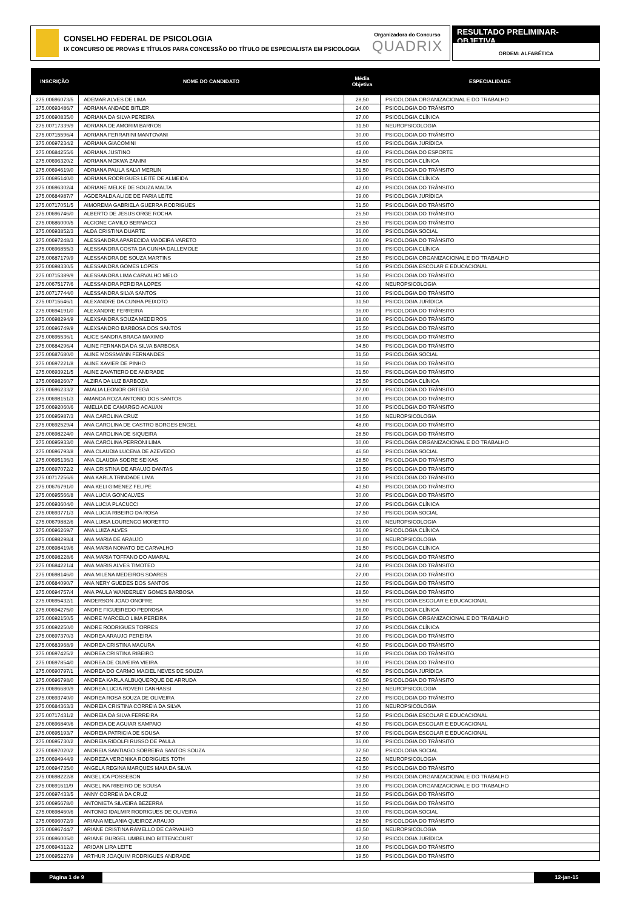CONSELHO FEDERAL DE PSICOLOGIA
IX CONCURSO DE PROVAS E TÍTULOS PARA CONCESSÃO DO TÍTULO DE ESPECIALISTA EM PSICOLOGIA
Organizadora do Concurso
QUADRIX
RESULTADO PRELIMINAR-OBJETIVA
ORDEM: ALFABÉTICA
| INSCRIÇÃO | NOME DO CANDIDATO | Média Objetiva | ESPECIALIDADE |
| --- | --- | --- | --- |
| 275.00696073/5 | ADEMAR ALVES DE LIMA | 28,50 | PSICOLOGIA ORGANIZACIONAL E DO TRABALHO |
| 275.00693486/7 | ADRIANA ANDADE BITLER | 24,00 | PSICOLOGIA DO TRÂNSITO |
| 275.00690835/0 | ADRIANA DA SILVA PEREIRA | 27,00 | PSICOLOGIA CLÍNICA |
| 275.00717339/9 | ADRIANA DE AMORIM BARROS | 31,50 | NEUROPSICOLOGIA |
| 275.00715596/4 | ADRIANA FERRARINI MANTOVANI | 30,00 | PSICOLOGIA DO TRÂNSITO |
| 275.00697234/2 | ADRIANA GIACOMINI | 45,00 | PSICOLOGIA JURÍDICA |
| 275.00684255/6 | ADRIANA JUSTINO | 42,00 | PSICOLOGIA DO ESPORTE |
| 275.00696320/2 | ADRIANA MOKWA ZANINI | 34,50 | PSICOLOGIA CLÍNICA |
| 275.00694619/0 | ADRIANA PAULA SALVI MERLIN | 31,50 | PSICOLOGIA DO TRÂNSITO |
| 275.00695140/0 | ADRIANA RODRIGUES LEITE DE ALMEIDA | 33,00 | PSICOLOGIA CLÍNICA |
| 275.00696302/4 | ADRIANE MELKE DE SOUZA MALTA | 42,00 | PSICOLOGIA DO TRÂNSITO |
| 275.00684987/7 | AGDERALDA ALICE DE FARIA LEITE | 39,00 | PSICOLOGIA JURÍDICA |
| 275.00717051/5 | AIMOREMA GABRIELA GUERRA RODRIGUES | 31,50 | PSICOLOGIA DO TRÂNSITO |
| 275.00696746/0 | ALBERTO DE JESUS ORGE ROCHA | 25,50 | PSICOLOGIA DO TRÂNSITO |
| 275.00686000/5 | ALCIONE CAMILO BERNACCI | 25,50 | PSICOLOGIA DO TRÂNSITO |
| 275.00693852/3 | ALDA CRISTINA DUARTE | 36,00 | PSICOLOGIA SOCIAL |
| 275.00697248/3 | ALESSANDRA APARECIDA MADEIRA VARETO | 36,00 | PSICOLOGIA DO TRÂNSITO |
| 275.00696855/3 | ALESSANDRA COSTA DA CUNHA DALLEMOLE | 39,00 | PSICOLOGIA CLÍNICA |
| 275.00687179/9 | ALESSANDRA DE SOUZA MARTINS | 25,50 | PSICOLOGIA ORGANIZACIONAL E DO TRABALHO |
| 275.00698330/5 | ALESSANDRA GOMES LOPES | 54,00 | PSICOLOGIA ESCOLAR E EDUCACIONAL |
| 275.00715389/9 | ALESSANDRA LIMA CARVALHO MELO | 16,50 | PSICOLOGIA DO TRÂNSITO |
| 275.00675177/6 | ALESSANDRA PEREIRA LOPES | 42,00 | NEUROPSICOLOGIA |
| 275.00717744/0 | ALESSANDRA SILVA SANTOS | 33,00 | PSICOLOGIA DO TRÂNSITO |
| 275.00715646/1 | ALEXANDRE DA CUNHA PEIXOTO | 31,50 | PSICOLOGIA JURÍDICA |
| 275.00694191/0 | ALEXANDRE FERREIRA | 36,00 | PSICOLOGIA DO TRÂNSITO |
| 275.00698294/9 | ALEXSANDRA SOUZA MEDEIROS | 18,00 | PSICOLOGIA DO TRÂNSITO |
| 275.00696749/9 | ALEXSANDRO BARBOSA DOS SANTOS | 25,50 | PSICOLOGIA DO TRÂNSITO |
| 275.00695536/1 | ALICE SANDRA BRAGA MAXIMO | 18,00 | PSICOLOGIA DO TRÂNSITO |
| 275.00684296/4 | ALINE FERNANDA DA SILVA BARBOSA | 34,50 | PSICOLOGIA DO TRÂNSITO |
| 275.00687680/0 | ALINE MOSSMANN FERNANDES | 31,50 | PSICOLOGIA SOCIAL |
| 275.00697221/8 | ALINE XAVIER DE PINHO | 31,50 | PSICOLOGIA DO TRÂNSITO |
| 275.00693921/5 | ALINE ZAVATIERO DE ANDRADE | 31,50 | PSICOLOGIA DO TRÂNSITO |
| 275.00698260/7 | ALZIRA DA LUZ BARBOZA | 25,50 | PSICOLOGIA CLÍNICA |
| 275.00696233/2 | AMALIA LEONOR ORTEGA | 27,00 | PSICOLOGIA DO TRÂNSITO |
| 275.00698151/3 | AMANDA ROZA ANTONIO DOS SANTOS | 30,00 | PSICOLOGIA DO TRÂNSITO |
| 275.00692060/6 | AMELIA DE CAMARGO ACAUAN | 30,00 | PSICOLOGIA DO TRÂNSITO |
| 275.00695987/3 | ANA CAROLINA CRUZ | 34,50 | NEUROPSICOLOGIA |
| 275.00692529/4 | ANA CAROLINA DE CASTRO BORGES ENGEL | 48,00 | PSICOLOGIA DO TRÂNSITO |
| 275.00698224/0 | ANA CAROLINA DE SIQUEIRA | 28,50 | PSICOLOGIA DO TRÂNSITO |
| 275.00695933/0 | ANA CAROLINA PERRONI LIMA | 30,00 | PSICOLOGIA ORGANIZACIONAL E DO TRABALHO |
| 275.00696793/8 | ANA CLAUDIA LUCENA DE AZEVEDO | 46,50 | PSICOLOGIA SOCIAL |
| 275.00695136/3 | ANA CLAUDIA SODRE SEIXAS | 28,50 | PSICOLOGIA DO TRÂNSITO |
| 275.00697072/2 | ANA CRISTINA DE ARAUJO DANTAS | 13,50 | PSICOLOGIA DO TRÂNSITO |
| 275.00717256/6 | ANA KARLA TRINDADE LIMA | 21,00 | PSICOLOGIA DO TRÂNSITO |
| 275.00676791/0 | ANA KELI GIMENEZ FELIPE | 43,50 | PSICOLOGIA DO TRÂNSITO |
| 275.00695566/8 | ANA LUCIA GONCALVES | 30,00 | PSICOLOGIA DO TRÂNSITO |
| 275.00693604/0 | ANA LUCIA PLACUCCI | 27,00 | PSICOLOGIA CLÍNICA |
| 275.00693771/3 | ANA LUCIA RIBEIRO DA ROSA | 37,50 | PSICOLOGIA SOCIAL |
| 275.00679882/6 | ANA LUISA LOURENCO MORETTO | 21,00 | NEUROPSICOLOGIA |
| 275.00696269/7 | ANA LUIZA ALVES | 36,00 | PSICOLOGIA CLÍNICA |
| 275.00698298/4 | ANA MARIA DE ARAUJO | 30,00 | NEUROPSICOLOGIA |
| 275.00698419/6 | ANA MARIA NONATO DE CARVALHO | 31,50 | PSICOLOGIA CLÍNICA |
| 275.00698228/6 | ANA MARIA TOFFANO DO AMARAL | 24,00 | PSICOLOGIA DO TRÂNSITO |
| 275.00684221/4 | ANA MARIS ALVES TIMOTEO | 24,00 | PSICOLOGIA DO TRÂNSITO |
| 275.00698146/0 | ANA MILENA MEDEIROS SOARES | 27,00 | PSICOLOGIA DO TRÂNSITO |
| 275.00684090/7 | ANA NERY GUEDES DOS SANTOS | 22,50 | PSICOLOGIA DO TRÂNSITO |
| 275.00694757/4 | ANA PAULA WANDERLEY GOMES BARBOSA | 28,50 | PSICOLOGIA DO TRÂNSITO |
| 275.00695432/1 | ANDERSON JOAO ONOFRE | 55,50 | PSICOLOGIA ESCOLAR E EDUCACIONAL |
| 275.00694275/0 | ANDRE FIGUEIREDO PEDROSA | 36,00 | PSICOLOGIA CLÍNICA |
| 275.00692150/5 | ANDRE MARCELO LIMA PEREIRA | 28,50 | PSICOLOGIA ORGANIZACIONAL E DO TRABALHO |
| 275.00692250/0 | ANDRE RODRIGUES TORRES | 27,00 | PSICOLOGIA CLÍNICA |
| 275.00697370/3 | ANDREA ARAUJO PEREIRA | 30,00 | PSICOLOGIA DO TRÂNSITO |
| 275.00683968/9 | ANDREA CRISTINA MACURA | 40,50 | PSICOLOGIA DO TRÂNSITO |
| 275.00697425/2 | ANDREA CRISTINA RIBEIRO | 36,00 | PSICOLOGIA DO TRÂNSITO |
| 275.00697854/0 | ANDREA DE OLIVEIRA VIEIRA | 30,00 | PSICOLOGIA DO TRÂNSITO |
| 275.00690797/1 | ANDREA DO CARMO MACIEL NEVES DE SOUZA | 40,50 | PSICOLOGIA JURÍDICA |
| 275.00696798/0 | ANDREA KARLA ALBUQUERQUE DE ARRUDA | 43,50 | PSICOLOGIA DO TRÂNSITO |
| 275.00696680/9 | ANDREA LUCIA ROVERI CANHASSI | 22,50 | NEUROPSICOLOGIA |
| 275.00693740/0 | ANDREA ROSA SOUZA DE OLIVEIRA | 27,00 | PSICOLOGIA DO TRÂNSITO |
| 275.00684363/3 | ANDREIA CRISTINA CORREIA DA SILVA | 33,00 | NEUROPSICOLOGIA |
| 275.00717431/2 | ANDREIA DA SILVA FERREIRA | 52,50 | PSICOLOGIA ESCOLAR E EDUCACIONAL |
| 275.00696840/6 | ANDREIA DE AGUIAR SAMPAIO | 49,50 | PSICOLOGIA ESCOLAR E EDUCACIONAL |
| 275.00695193/7 | ANDREIA PATRICIA DE SOUSA | 57,00 | PSICOLOGIA ESCOLAR E EDUCACIONAL |
| 275.00695730/2 | ANDREIA RIDOLFI RUSSO DE PAULA | 36,00 | PSICOLOGIA DO TRÂNSITO |
| 275.00697020/2 | ANDREIA SANTIAGO SOBREIRA SANTOS SOUZA | 37,50 | PSICOLOGIA SOCIAL |
| 275.00694944/9 | ANDREZA VERONIKA RODRIGUES TOTH | 22,50 | NEUROPSICOLOGIA |
| 275.00694735/0 | ANGELA REGINA MARQUES MAIA DA SILVA | 43,50 | PSICOLOGIA DO TRÂNSITO |
| 275.00698222/8 | ANGELICA POSSEBON | 37,50 | PSICOLOGIA ORGANIZACIONAL E DO TRABALHO |
| 275.00691611/9 | ANGELINA RIBEIRO DE SOUSA | 39,00 | PSICOLOGIA ORGANIZACIONAL E DO TRABALHO |
| 275.00697433/5 | ANNY CORREIA DA CRUZ | 28,50 | PSICOLOGIA DO TRÂNSITO |
| 275.00695678/0 | ANTONIETA SILVEIRA BEZERRA | 16,50 | PSICOLOGIA DO TRÂNSITO |
| 275.00698460/6 | ANTONIO IDALMIR RODRIGUES DE OLIVEIRA | 33,00 | PSICOLOGIA SOCIAL |
| 275.00696072/9 | ARIANA MELANIA QUEIROZ ARAUJO | 28,50 | PSICOLOGIA DO TRÂNSITO |
| 275.00696744/7 | ARIANE CRISTINA RAMELLO DE CARVALHO | 43,50 | NEUROPSICOLOGIA |
| 275.00696005/0 | ARIANE GURGEL UMBELINO BITTENCOURT | 37,50 | PSICOLOGIA JURÍDICA |
| 275.00694312/2 | ARIDAN LIRA LEITE | 18,00 | PSICOLOGIA DO TRÂNSITO |
| 275.00695227/9 | ARTHUR JOAQUIM RODRIGUES ANDRADE | 19,50 | PSICOLOGIA DO TRÂNSITO |
Página 1 de 9 12-jan-15